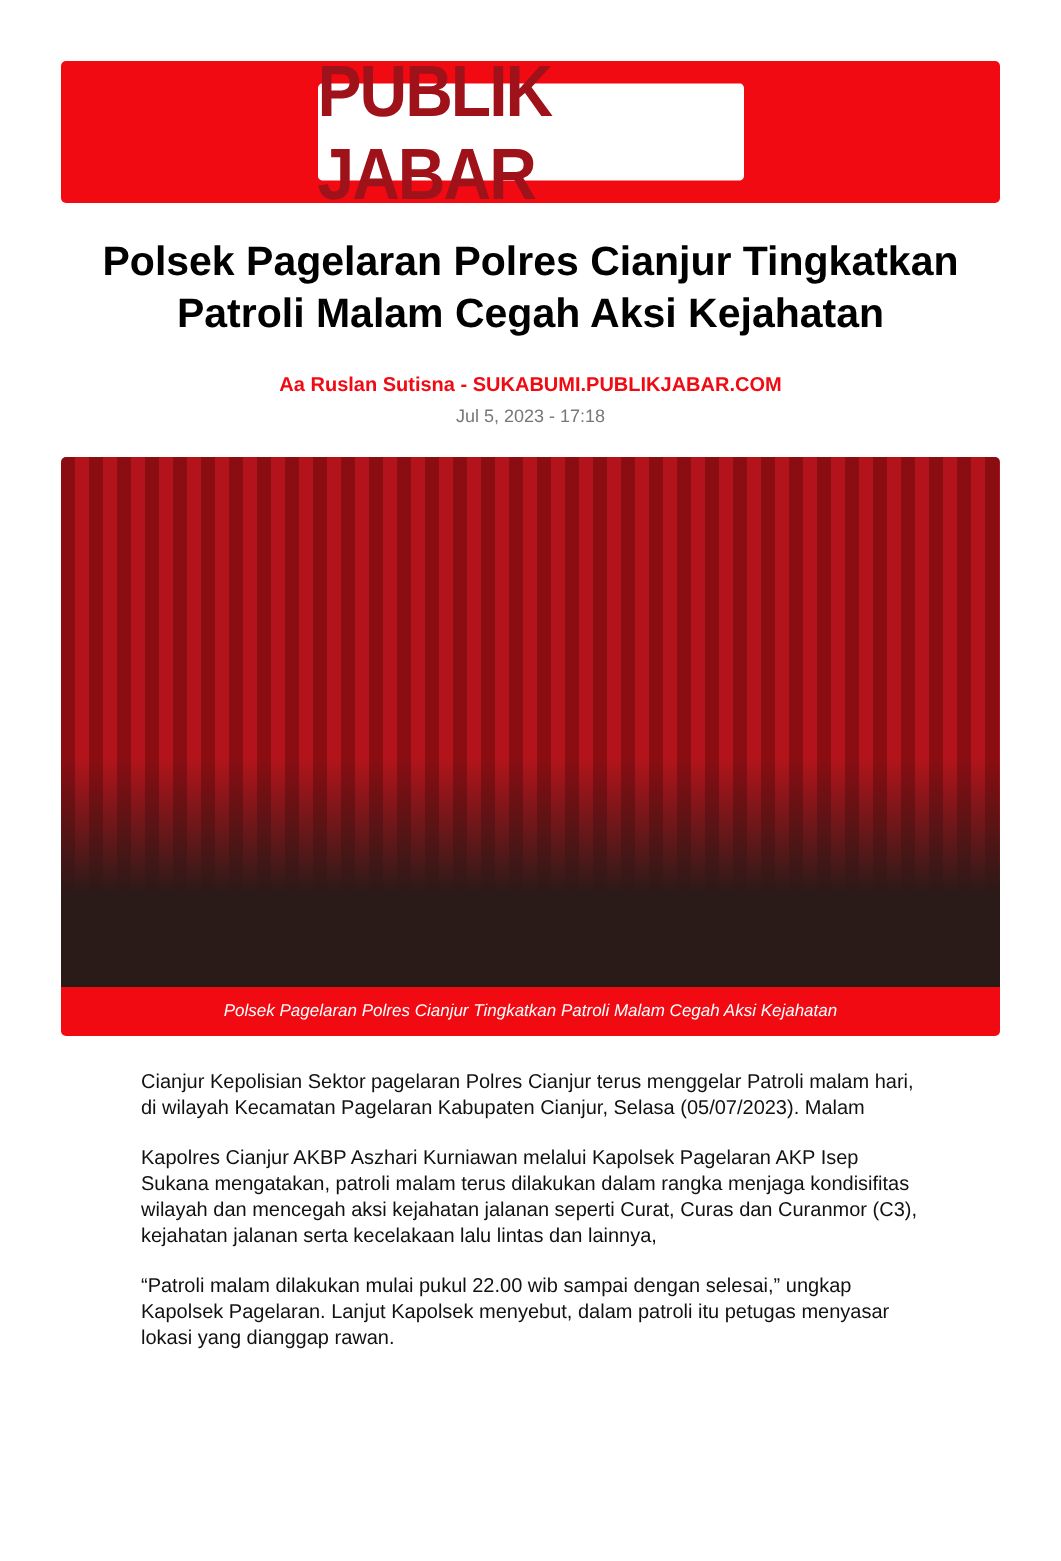PUBLIK JABAR
Polsek Pagelaran Polres Cianjur Tingkatkan Patroli Malam Cegah Aksi Kejahatan
Aa Ruslan Sutisna - SUKABUMI.PUBLIKJABAR.COM
Jul 5, 2023 - 17:18
Polsek Pagelaran Polres Cianjur Tingkatkan Patroli Malam Cegah Aksi Kejahatan
Cianjur Kepolisian Sektor pagelaran Polres Cianjur terus menggelar Patroli malam hari, di wilayah Kecamatan Pagelaran Kabupaten Cianjur, Selasa (05/07/2023). Malam
Kapolres Cianjur AKBP Aszhari Kurniawan melalui Kapolsek Pagelaran AKP Isep Sukana mengatakan, patroli malam terus dilakukan dalam rangka menjaga kondisifitas wilayah dan mencegah aksi kejahatan jalanan seperti Curat, Curas dan Curanmor (C3), kejahatan jalanan serta kecelakaan lalu lintas dan lainnya,
“Patroli malam dilakukan mulai pukul 22.00 wib sampai dengan selesai,” ungkap Kapolsek Pagelaran. Lanjut Kapolsek menyebut, dalam patroli itu petugas menyasar lokasi yang dianggap rawan.